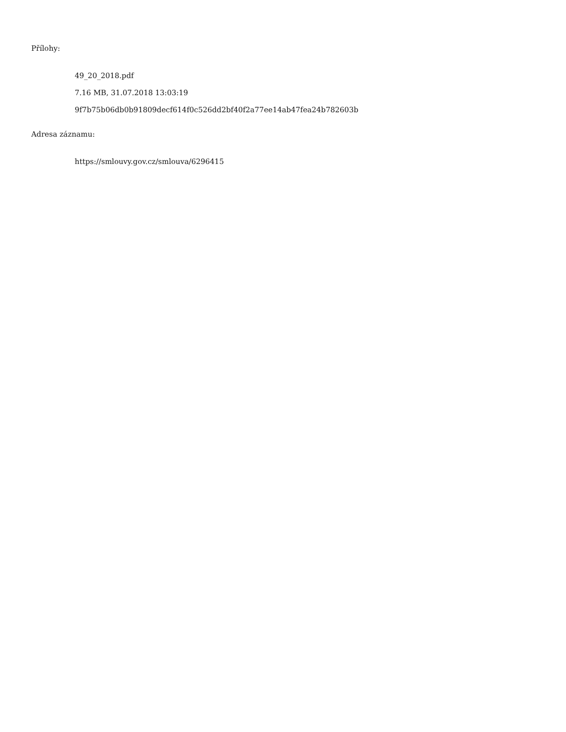Přílohy:
49_20_2018.pdf
7.16 MB, 31.07.2018 13:03:19
9f7b75b06db0b91809decf614f0c526dd2bf40f2a77ee14ab47fea24b782603b
Adresa záznamu:
https://smlouvy.gov.cz/smlouva/6296415